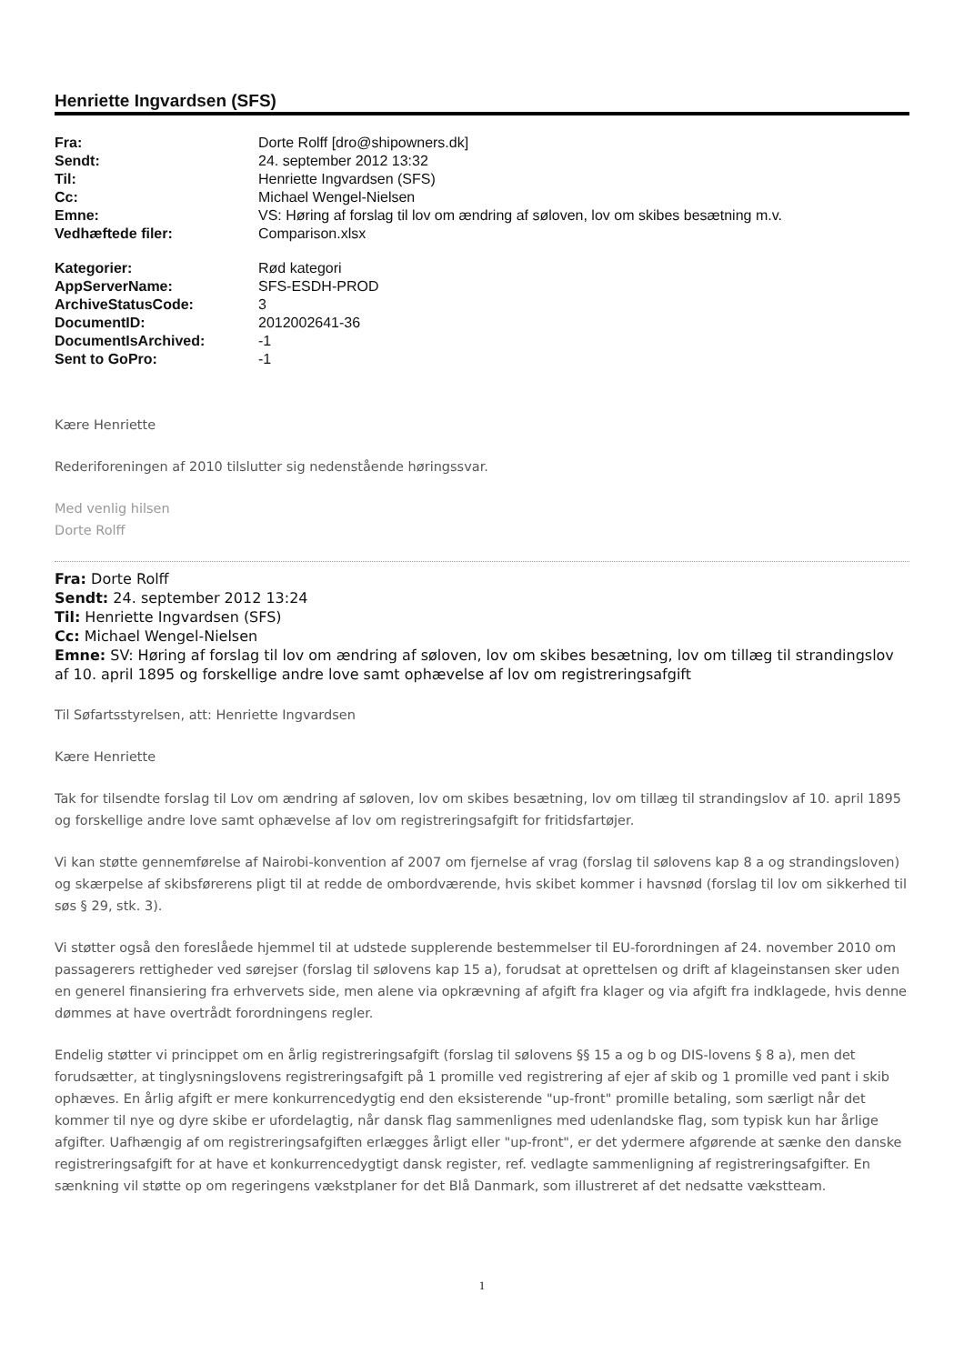Henriette Ingvardsen (SFS)
| Fra: | Dorte Rolff [dro@shipowners.dk] |
| Sendt: | 24. september 2012 13:32 |
| Til: | Henriette Ingvardsen (SFS) |
| Cc: | Michael Wengel-Nielsen |
| Emne: | VS: Høring af forslag til lov om ændring af søloven, lov om skibes besætning m.v. |
| Vedhæftede filer: | Comparison.xlsx |
| Kategorier: | Rød kategori |
| AppServerName: | SFS-ESDH-PROD |
| ArchiveStatusCode: | 3 |
| DocumentID: | 2012002641-36 |
| DocumentIsArchived: | -1 |
| Sent to GoPro: | -1 |
Kære Henriette
Rederiforeningen af 2010 tilslutter sig nedenstående høringssvar.
Med venlig hilsen
Dorte Rolff
Fra: Dorte Rolff
Sendt: 24. september 2012 13:24
Til: Henriette Ingvardsen (SFS)
Cc: Michael Wengel-Nielsen
Emne: SV: Høring af forslag til lov om ændring af søloven, lov om skibes besætning, lov om tillæg til strandingslov af 10. april 1895 og forskellige andre love samt ophævelse af lov om registreringsafgift
Til Søfartsstyrelsen, att: Henriette Ingvardsen
Kære Henriette
Tak for tilsendte forslag til Lov om ændring af søloven, lov om skibes besætning, lov om tillæg til strandingslov af 10. april 1895 og forskellige andre love samt ophævelse af lov om registreringsafgift for fritidsfartøjer.
Vi kan støtte gennemførelse af Nairobi-konvention af 2007 om fjernelse af vrag (forslag til sølovens kap 8 a og strandingsloven) og skærpelse af skibsførerens pligt til at redde de ombordværende, hvis skibet kommer i havsnød (forslag til lov om sikkerhed til søs § 29, stk. 3).
Vi støtter også den foreslåede hjemmel til at udstede supplerende bestemmelser til EU-forordningen af 24. november 2010 om passagerers rettigheder ved sørejser (forslag til sølovens kap 15 a), forudsat at oprettelsen og drift af klageinstansen sker uden en generel finansiering fra erhvervets side, men alene via opkrævning af afgift fra klager og via afgift fra indklagede, hvis denne dømmes at have overtrådt forordningens regler.
Endelig støtter vi princippet om en årlig registreringsafgift (forslag til sølovens §§ 15 a og b og DIS-lovens § 8 a), men det forudsætter, at tinglysningslovens registreringsafgift på 1 promille ved registrering af ejer af skib og 1 promille ved pant i skib ophæves. En årlig afgift er mere konkurrencedygtig end den eksisterende "up-front" promille betaling, som særligt når det kommer til nye og dyre skibe er ufordelagtig, når dansk flag sammenlignes med udenlandske flag, som typisk kun har årlige afgifter. Uafhængig af om registreringsafgiften erlægges årligt eller "up-front", er det ydermere afgørende at sænke den danske registreringsafgift for at have et konkurrencedygtigt dansk register, ref. vedlagte sammenligning af registreringsafgifter. En sænkning vil støtte op om regeringens vækstplaner for det Blå Danmark, som illustreret af det nedsatte vækstteam.
1